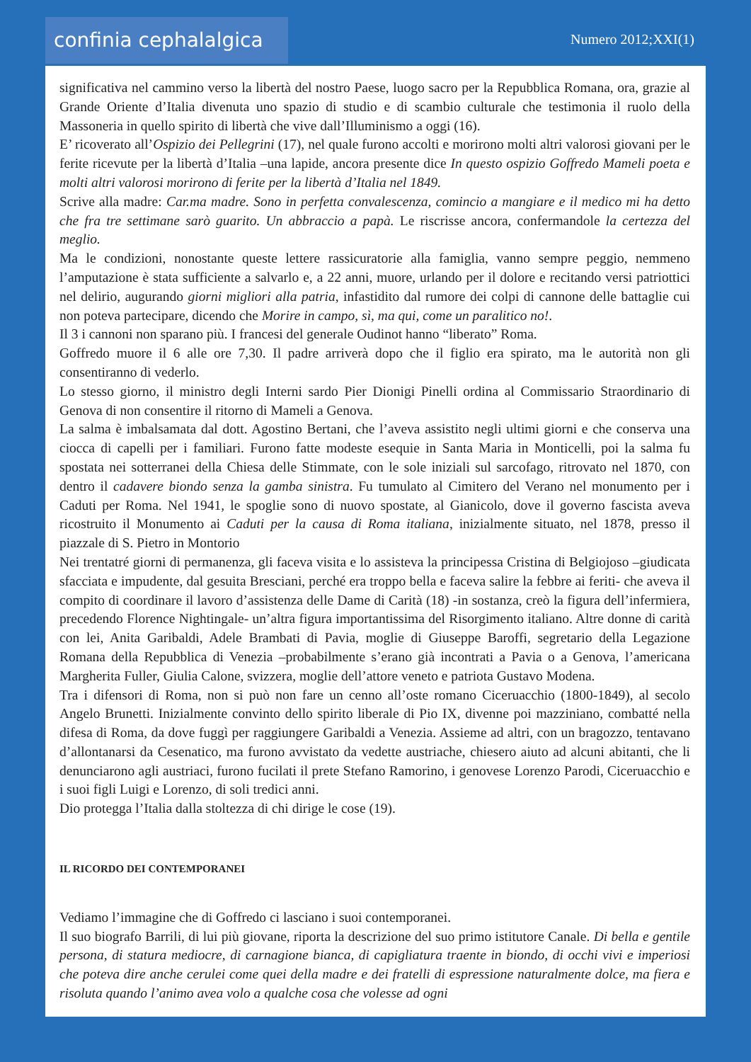confinia cephalalgica
Numero 2012;XXI(1)
significativa nel cammino verso la libertà del nostro Paese, luogo sacro per la Repubblica Romana, ora, grazie al Grande Oriente d’Italia divenuta uno spazio di studio e di scambio culturale che testimonia il ruolo della Massoneria in quello spirito di libertà che vive dall’Illuminismo a oggi (16).
E’ ricoverato all’Ospizio dei Pellegrini (17), nel quale furono accolti e morirono molti altri valorosi giovani per le ferite ricevute per la libertà d’Italia –una lapide, ancora presente dice In questo ospizio Goffredo Mameli poeta e molti altri valorosi morirono di ferite per la libertà d’Italia nel 1849.
Scrive alla madre: Car.ma madre. Sono in perfetta convalescenza, comincio a mangiare e il medico mi ha detto che fra tre settimane sarò guarito. Un abbraccio a papà. Le riscrisse ancora, confermandole la certezza del meglio.
Ma le condizioni, nonostante queste lettere rassicuratorie alla famiglia, vanno sempre peggio, nemmeno l’amputazione è stata sufficiente a salvarlo e, a 22 anni, muore, urlando per il dolore e recitando versi patriottici nel delirio, augurando giorni migliori alla patria, infastidito dal rumore dei colpi di cannone delle battaglie cui non poteva partecipare, dicendo che Morire in campo, sì, ma qui, come un paralitico no!.
Il 3 i cannoni non sparano più. I francesi del generale Oudinot hanno “liberato” Roma.
Goffredo muore il 6 alle ore 7,30. Il padre arriverà dopo che il figlio era spirato, ma le autorità non gli consentiranno di vederlo.
Lo stesso giorno, il ministro degli Interni sardo Pier Dionigi Pinelli ordina al Commissario Straordinario di Genova di non consentire il ritorno di Mameli a Genova.
La salma è imbalsamata dal dott. Agostino Bertani, che l’aveva assistito negli ultimi giorni e che conserva una ciocca di capelli per i familiari. Furono fatte modeste esequie in Santa Maria in Monticelli, poi la salma fu spostata nei sotterranei della Chiesa delle Stimmate, con le sole iniziali sul sarcofago, ritrovato nel 1870, con dentro il cadavere biondo senza la gamba sinistra. Fu tumulato al Cimitero del Verano nel monumento per i Caduti per Roma. Nel 1941, le spoglie sono di nuovo spostate, al Gianicolo, dove il governo fascista aveva ricostruito il Monumento ai Caduti per la causa di Roma italiana, inizialmente situato, nel 1878, presso il piazzale di S. Pietro in Montorio
Nei trentatré giorni di permanenza, gli faceva visita e lo assisteva la principessa Cristina di Belgiojoso –giudicata sfacciata e impudente, dal gesuita Bresciani, perché era troppo bella e faceva salire la febbre ai feriti- che aveva il compito di coordinare il lavoro d’assistenza delle Dame di Carità (18) -in sostanza, creò la figura dell’infermiera, precedendo Florence Nightingale- un’altra figura importantissima del Risorgimento italiano. Altre donne di carità con lei, Anita Garibaldi, Adele Brambati di Pavia, moglie di Giuseppe Baroffi, segretario della Legazione Romana della Repubblica di Venezia –probabilmente s’erano già incontrati a Pavia o a Genova, l’americana Margherita Fuller, Giulia Calone, svizzera, moglie dell’attore veneto e patriota Gustavo Modena.
Tra i difensori di Roma, non si può non fare un cenno all’oste romano Ciceruacchio (1800-1849), al secolo Angelo Brunetti. Inizialmente convinto dello spirito liberale di Pio IX, divenne poi mazziniano, combatté nella difesa di Roma, da dove fuggì per raggiungere Garibaldi a Venezia. Assieme ad altri, con un bragozzo, tentavano d’allontanarsi da Cesenatico, ma furono avvistato da vedette austriache, chiesero aiuto ad alcuni abitanti, che li denunciarono agli austriaci, furono fucilati il prete Stefano Ramorino, i genovese Lorenzo Parodi, Ciceruacchio e i suoi figli Luigi e Lorenzo, di soli tredici anni.
Dio protegga l’Italia dalla stoltezza di chi dirige le cose (19).
IL RICORDO DEI CONTEMPORANEI
Vediamo l’immagine che di Goffredo ci lasciano i suoi contemporanei.
Il suo biografo Barrili, di lui più giovane, riporta la descrizione del suo primo istitutore Canale. Di bella e gentile persona, di statura mediocre, di carnagione bianca, di capigliatura traente in biondo, di occhi vivi e imperiosi che poteva dire anche cerulei come quei della madre e dei fratelli di espressione naturalmente dolce, ma fiera e risoluta quando l’animo avea volo a qualche cosa che volesse ad ogni